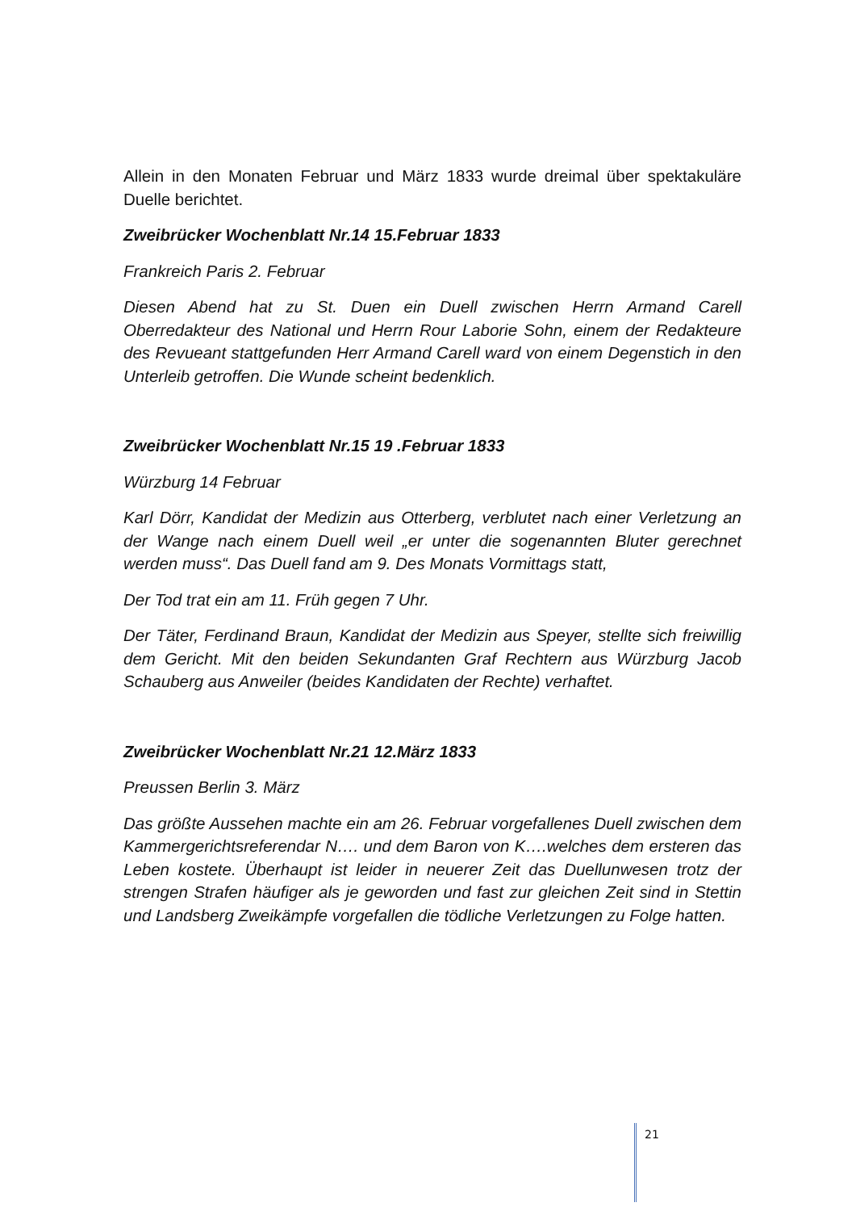Allein in den Monaten Februar und März 1833 wurde dreimal über spektakuläre Duelle berichtet.
Zweibrücker Wochenblatt Nr.14 15.Februar 1833
Frankreich Paris 2. Februar
Diesen Abend hat zu St. Duen ein Duell zwischen Herrn Armand Carell Oberredakteur des National und Herrn Rour Laborie Sohn, einem der Redakteure des Revueant stattgefunden Herr Armand Carell ward von einem Degenstich in den Unterleib getroffen. Die Wunde scheint bedenklich.
Zweibrücker Wochenblatt Nr.15 19 .Februar 1833
Würzburg 14 Februar
Karl Dörr, Kandidat der Medizin aus Otterberg, verblutet nach einer Verletzung an der Wange nach einem Duell weil „er unter die sogenannten Bluter gerechnet werden muss“. Das Duell fand am 9. Des Monats Vormittags statt,
Der Tod trat ein am 11. Früh gegen 7 Uhr.
Der Täter, Ferdinand Braun, Kandidat der Medizin aus Speyer, stellte sich freiwillig dem Gericht. Mit den beiden Sekundanten Graf Rechtern aus Würzburg Jacob Schauberg aus Anweiler (beides Kandidaten der Rechte) verhaftet.
Zweibrücker Wochenblatt Nr.21 12.März 1833
Preussen Berlin 3. März
Das größte Aussehen machte ein am 26. Februar vorgefallenes Duell zwischen dem Kammergerichtsreferendar N…. und dem Baron von K….welches dem ersteren das Leben kostete. Überhaupt ist leider in neuerer Zeit das Duellunwesen trotz der strengen Strafen häufiger als je geworden und fast zur gleichen Zeit sind in Stettin und Landsberg Zweikämpfe vorgefallen die tödliche Verletzungen zu Folge hatten.
21